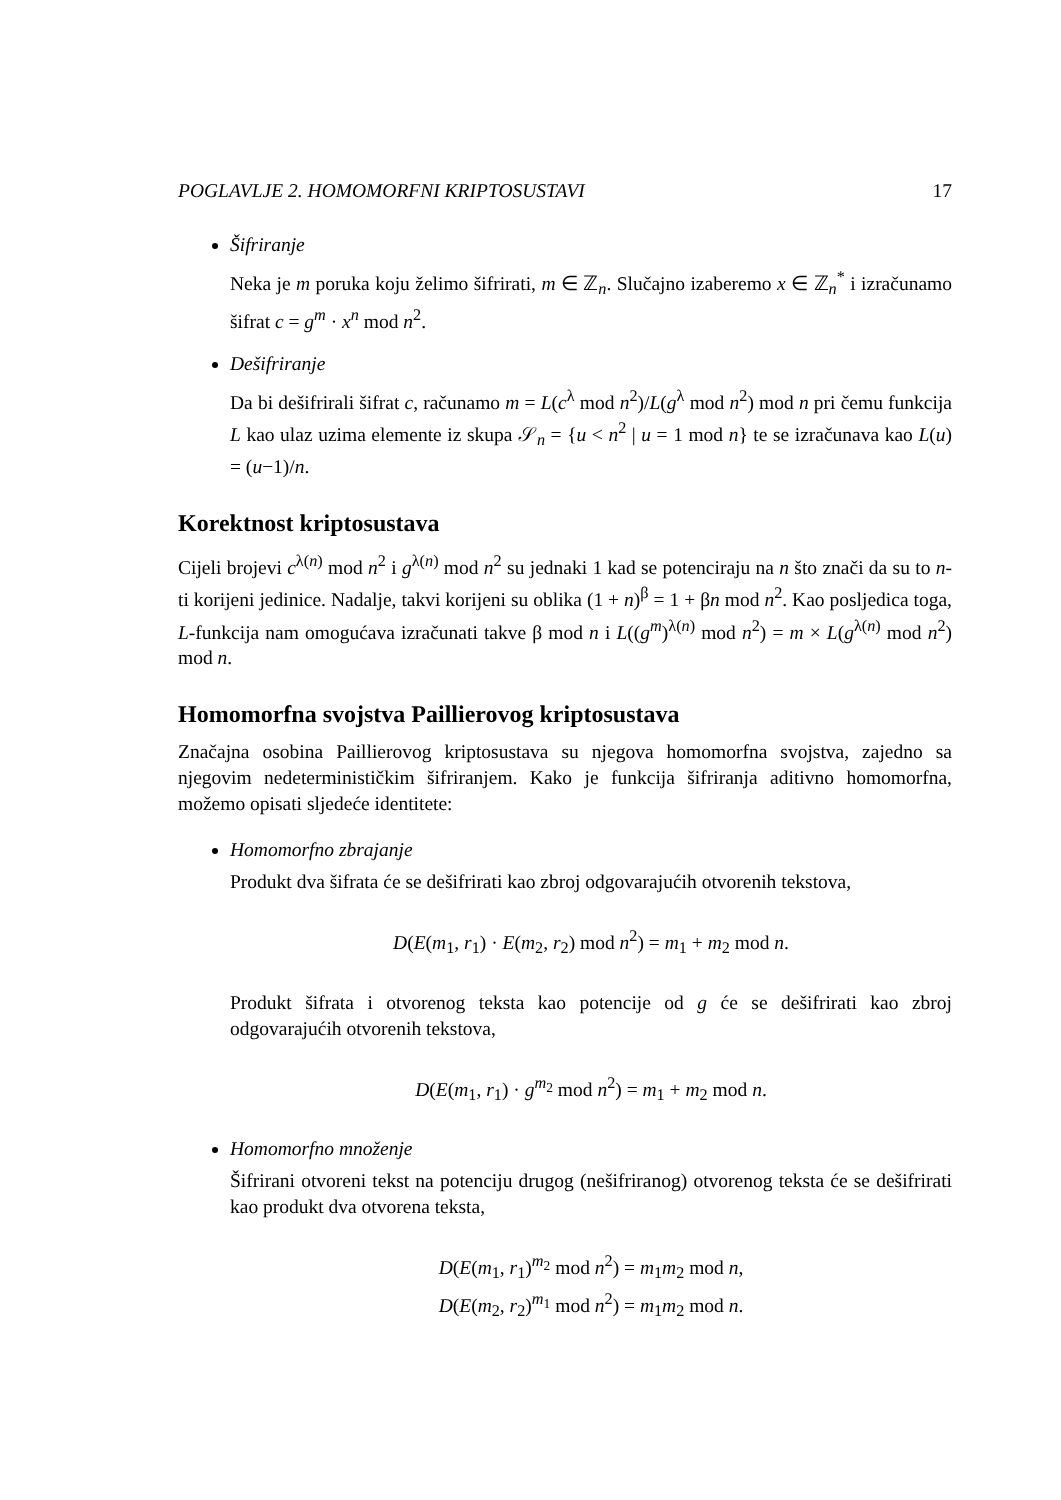POGLAVLJE 2. HOMOMORFNI KRIPTOSUSTAVI 17
Šifriranje
Neka je m poruka koju želimo šifrirati, m ∈ ℤ<sub>n</sub>. Slučajno izaberemo x ∈ ℤ<sub>n</sub><sup>*</sup> i izračunamo šifrat c = g<sup>m</sup> · x<sup>n</sup> mod n<sup>2</sup>.
Dešifriranje
Da bi dešifrirali šifrat c, računamo m = L(c<sup>λ</sup> mod n<sup>2</sup>)/L(g<sup>λ</sup> mod n<sup>2</sup>) mod n pri čemu funkcija L kao ulaz uzima elemente iz skupa 𝒮<sub>n</sub> = {u < n<sup>2</sup> | u = 1 mod n} te se izračunava kao L(u) = (u−1)/n.
Korektnost kriptosustava
Cijeli brojevi c<sup>λ(n)</sup> mod n<sup>2</sup> i g<sup>λ(n)</sup> mod n<sup>2</sup> su jednaki 1 kad se potenciraju na n što znači da su to n-ti korijeni jedinice. Nadalje, takvi korijeni su oblika (1 + n)<sup>β</sup> = 1 + βn mod n<sup>2</sup>. Kao posljedica toga, L-funkcija nam omogućava izračunati takve β mod n i L((g<sup>m</sup>)<sup>λ(n)</sup> mod n<sup>2</sup>) = m × L(g<sup>λ(n)</sup> mod n<sup>2</sup>) mod n.
Homomorfna svojstva Paillierovog kriptosustava
Značajna osobina Paillierovog kriptosustava su njegova homomorfna svojstva, zajedno sa njegovim nedeterminističkim šifriranjem. Kako je funkcija šifriranja aditivno homomorfna, možemo opisati sljedeće identitete:
Homomorfno zbrajanje
Produkt dva šifrata će se dešifrirati kao zbroj odgovarajućih otvorenih tekstova,
D(E(m<sub>1</sub>, r<sub>1</sub>) · E(m<sub>2</sub>, r<sub>2</sub>) mod n<sup>2</sup>) = m<sub>1</sub> + m<sub>2</sub> mod n.
Produkt šifrata i otvorenog teksta kao potencije od g će se dešifrirati kao zbroj odgovarajućih otvorenih tekstova,
D(E(m<sub>1</sub>, r<sub>1</sub>) · g<sup>m<sub>2</sub></sup> mod n<sup>2</sup>) = m<sub>1</sub> + m<sub>2</sub> mod n.
Homomorfno množenje
Šifrirani otvoreni tekst na potenciju drugog (nešifriranog) otvorenog teksta će se dešifrirati kao produkt dva otvorena teksta,
D(E(m<sub>1</sub>, r<sub>1</sub>)<sup>m<sub>2</sub></sup> mod n<sup>2</sup>) = m<sub>1</sub>m<sub>2</sub> mod n,
D(E(m<sub>2</sub>, r<sub>2</sub>)<sup>m<sub>1</sub></sup> mod n<sup>2</sup>) = m<sub>1</sub>m<sub>2</sub> mod n.